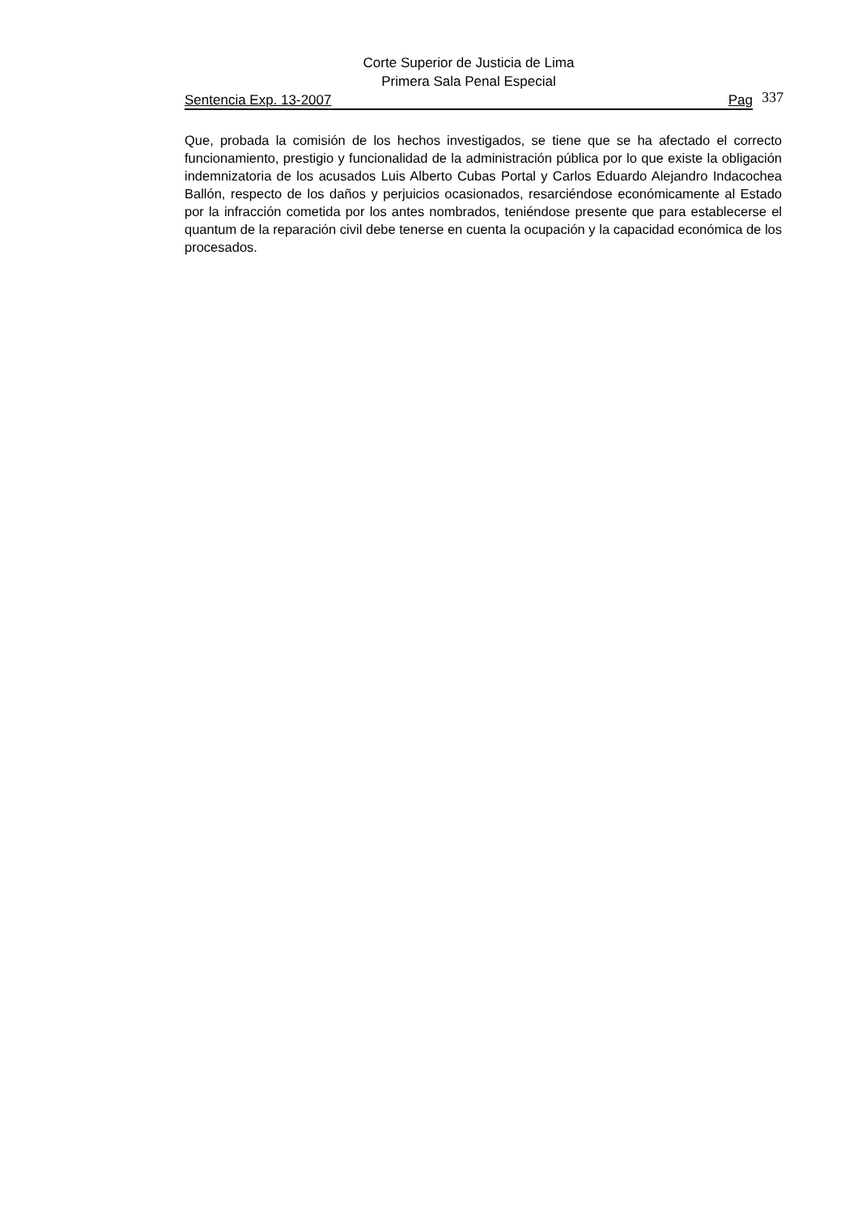Corte Superior de Justicia de Lima
Primera Sala Penal Especial
Sentencia Exp. 13-2007 Pag
337
Que, probada la comisión de los hechos investigados, se tiene que se ha afectado el correcto funcionamiento, prestigio y funcionalidad de la administración pública por lo que existe la obligación indemnizatoria de los acusados Luis Alberto Cubas Portal y Carlos Eduardo Alejandro Indacochea Ballón, respecto de los daños y perjuicios ocasionados, resarciéndose económicamente al Estado por la infracción cometida por los antes nombrados, teniéndose presente que para establecerse el quantum de la reparación civil debe tenerse en cuenta la ocupación y la capacidad económica de los procesados.